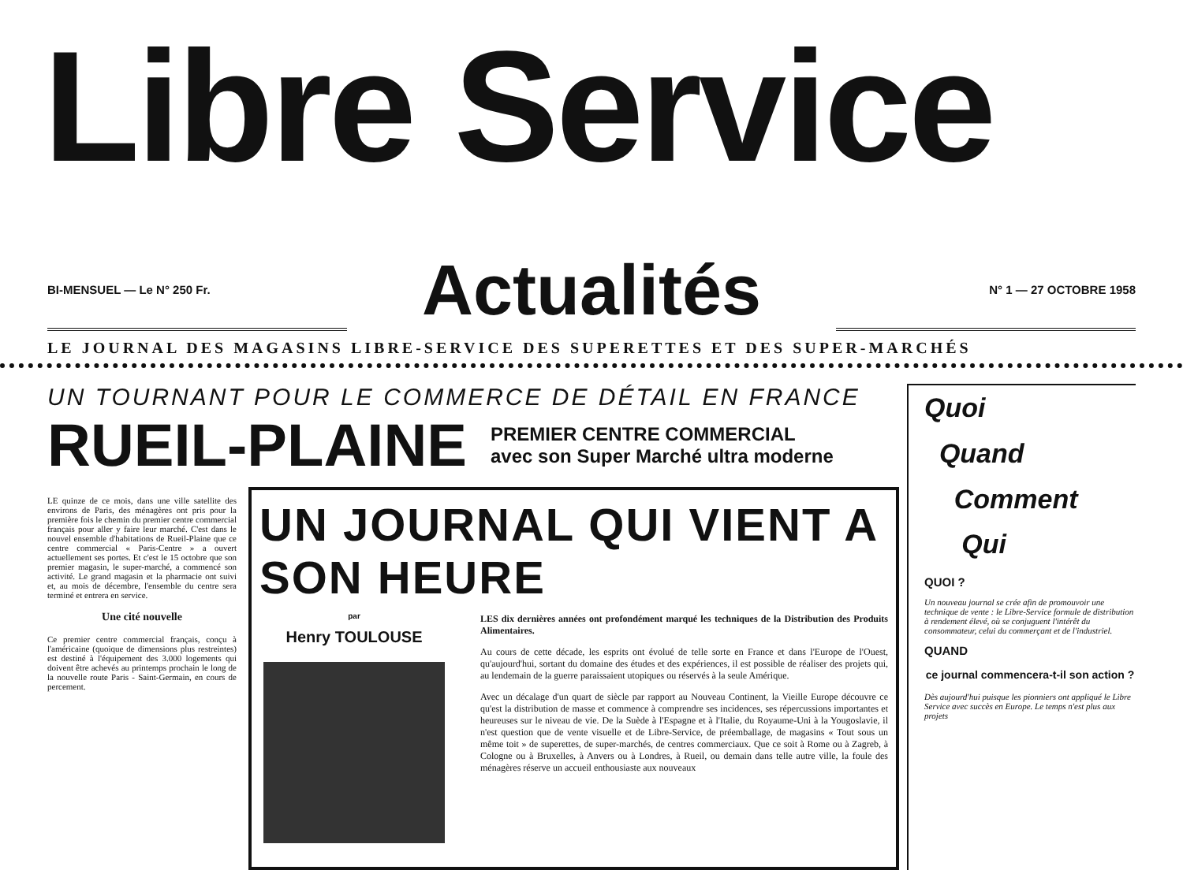Libre Service
BI-MENSUEL — Le N° 250 Fr.
Actualités
N° 1 — 27 OCTOBRE 1958
LE JOURNAL DES MAGASINS LIBRE-SERVICE DES SUPERETTES ET DES SUPER-MARCHÉS
UN TOURNANT POUR LE COMMERCE DE DÉTAIL EN FRANCE
RUEIL-PLAINE
PREMIER CENTRE COMMERCIAL
avec son Super Marché ultra moderne
LE quinze de ce mois, dans une ville satellite des environs de Paris, des ménagères ont pris pour la première fois le chemin du premier centre commercial français pour aller y faire leur marché. C'est dans le nouvel ensemble d'habitations de Rueil-Plaine que ce centre commercial « Paris-Centre » a ouvert actuellement ses portes. Et c'est le 15 octobre que son premier magasin, le super-marché, a commencé son activité. Le grand magasin et la pharmacie ont suivi et, au mois de décembre, l'ensemble du centre sera terminé et entrera en service.
Une cité nouvelle
Ce premier centre commercial français, conçu à l'américaine (quoique de dimensions plus restreintes) est destiné à l'équipement des 3.000 logements qui doivent être achevés au printemps prochain le long de la nouvelle route Paris - Saint-Germain, en cours de percement.
UN JOURNAL QUI VIENT A SON HEURE
par
Henry TOULOUSE
LES dix dernières années ont profondément marqué les techniques de la Distribution des Produits Alimentaires.
Au cours de cette décade, les esprits ont évolué de telle sorte en France et dans l'Europe de l'Ouest, qu'aujourd'hui, sortant du domaine des études et des expériences, il est possible de réaliser des projets qui, au lendemain de la guerre paraissaient utopiques ou réservés à la seule Amérique.
Avec un décalage d'un quart de siècle par rapport au Nouveau Continent, la Vieille Europe découvre ce qu'est la distribution de masse et commence à comprendre ses incidences, ses répercussions importantes et heureuses sur le niveau de vie. De la Suède à l'Espagne et à l'Italie, du Royaume-Uni à la Yougoslavie, il n'est question que de vente visuelle et de Libre-Service, de préemballage, de magasins « Tout sous un même toit » de superettes, de super-marchés, de centres commerciaux. Que ce soit à Rome ou à Zagreb, à Cologne ou à Bruxelles, à Anvers ou à Londres, à Rueil, ou demain dans telle autre ville, la foule des ménagères réserve un accueil enthousiaste aux nouveaux
Quoi
Quand
Comment
Qui
QUOI ?
Un nouveau journal se crée afin de promouvoir une technique de vente : le Libre-Service formule de distribution à rendement élevé, où se conjuguent l'intérêt du consommateur, celui du commerçant et de l'industriel.
QUAND
ce journal commencera-t-il son action ?
Dès aujourd'hui puisque les pionniers ont appliqué le Libre Service avec succès en Europe. Le temps n'est plus aux projets